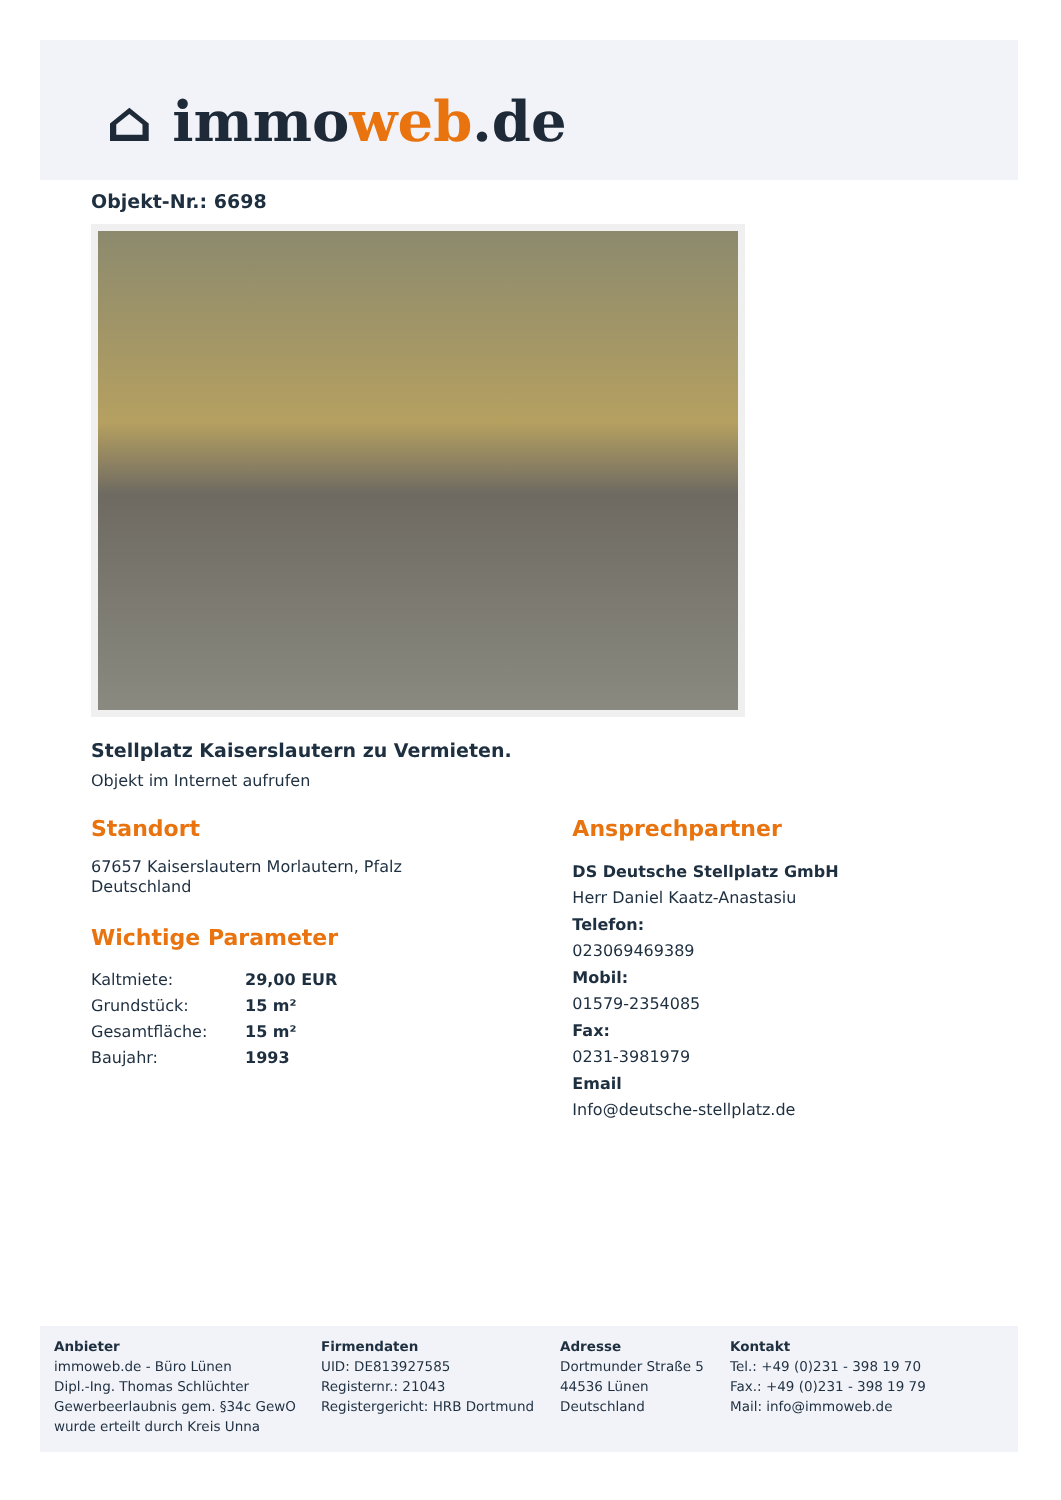⌂ immoweb.de
Objekt-Nr.: 6698
Stellplatz Kaiserslautern zu Vermieten.
Objekt im Internet aufrufen
Standort
67657 Kaiserslautern Morlautern, Pfalz
Deutschland
Wichtige Parameter
| Kaltmiete: | 29,00 EUR |
| Grundstück: | 15 m² |
| Gesamtfläche: | 15 m² |
| Baujahr: | 1993 |
Ansprechpartner
DS Deutsche Stellplatz GmbH
Herr Daniel Kaatz-Anastasiu
Telefon:
023069469389
Mobil:
01579-2354085
Fax:
0231-3981979
Email
Info@deutsche-stellplatz.de
Anbieter
immoweb.de - Büro Lünen
Dipl.-Ing. Thomas Schlüchter
Gewerbeerlaubnis gem. §34c GewO
wurde erteilt durch Kreis Unna
Firmendaten
UID: DE813927585
Registernr.: 21043
Registergericht: HRB Dortmund
Adresse
Dortmunder Straße 5
44536 Lünen
Deutschland
Kontakt
Tel.: +49 (0)231 - 398 19 70
Fax.: +49 (0)231 - 398 19 79
Mail: info@immoweb.de